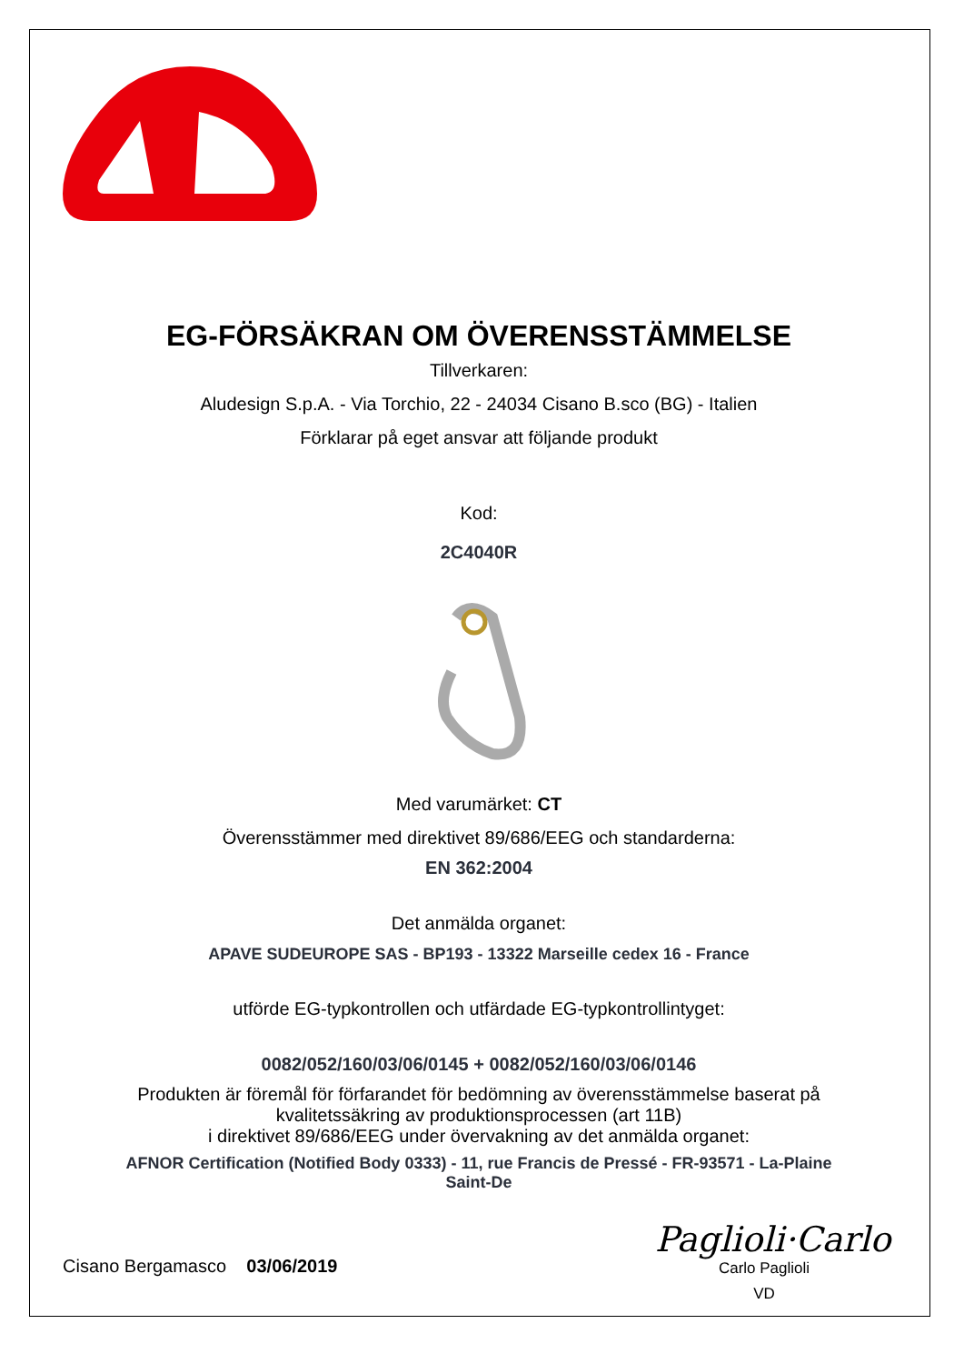EG-FÖRSÄKRAN OM ÖVERENSSTÄMMELSE
Tillverkaren:
Aludesign S.p.A. - Via Torchio, 22 - 24034 Cisano B.sco (BG) - Italien
Förklarar på eget ansvar att följande produkt
Kod:
2C4040R
Med varumärket: CT
Överensstämmer med direktivet 89/686/EEG och standarderna:
EN 362:2004
Det anmälda organet:
APAVE SUDEUROPE SAS - BP193 - 13322 Marseille cedex 16 - France
utförde EG-typkontrollen och utfärdade EG-typkontrollintyget:
0082/052/160/03/06/0145 + 0082/052/160/03/06/0146
Produkten är föremål för förfarandet för bedömning av överensstämmelse baserat på
kvalitetssäkring av produktionsprocessen (art 11B)
i direktivet 89/686/EEG under övervakning av det anmälda organet:
AFNOR Certification (Notified Body 0333) - 11, rue Francis de Pressé - FR-93571 - La-Plaine
Saint-De
Cisano Bergamasco 03/06/2019
Paglioli·Carlo
Carlo Paglioli
VD